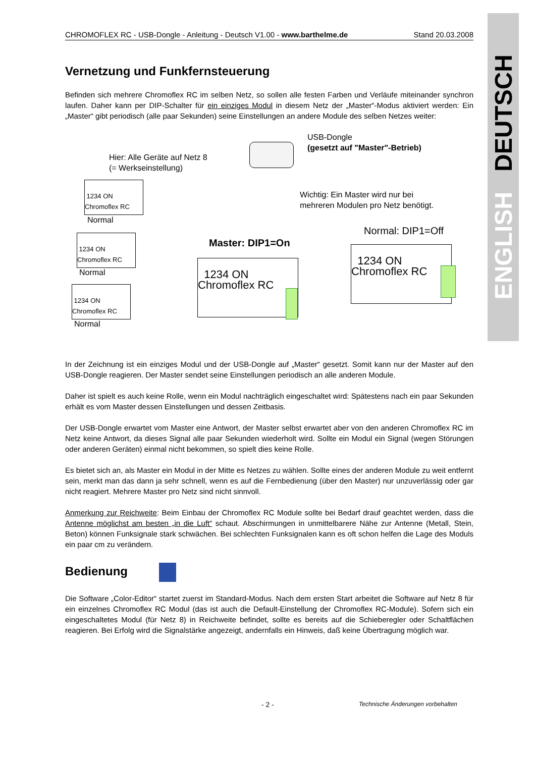ENGLISH DEUTSCH
CHROMOFLEX RC - USB-Dongle - Anleitung - Deutsch V1.00 - www.barthelme.de Stand 20.03.2008
Vernetzung und Funkfernsteuerung
Befinden sich mehrere Chromoflex RC im selben Netz, so sollen alle festen Farben und Verläufe miteinander synchron laufen. Daher kann per DIP-Schalter für ein einziges Modul in diesem Netz der „Master“-Modus aktiviert werden: Ein „Master“ gibt periodisch (alle paar Sekunden) seine Einstellungen an andere Module des selben Netzes weiter:
Hier: Alle Geräte auf Netz 8
(= Werkseinstellung)
USB-Dongle
(gesetzt auf "Master"-Betrieb)
Wichtig: Ein Master wird nur bei
mehreren Modulen pro Netz benötigt.
1234 ON
Chromoflex RC
Normal
1234 ON
Chromoflex RC
Normal
1234 ON
Chromoflex RC
Normal
Master: DIP1=On
1234 ON
Chromoflex RC
Normal: DIP1=Off
1234 ON
Chromoflex RC
In der Zeichnung ist ein einziges Modul und der USB-Dongle auf „Master“ gesetzt. Somit kann nur der Master auf den USB-Dongle reagieren. Der Master sendet seine Einstellungen periodisch an alle anderen Module.
Daher ist spielt es auch keine Rolle, wenn ein Modul nachträglich eingeschaltet wird: Spätestens nach ein paar Sekunden erhält es vom Master dessen Einstellungen und dessen Zeitbasis.
Der USB-Dongle erwartet vom Master eine Antwort, der Master selbst erwartet aber von den anderen Chromoflex RC im Netz keine Antwort, da dieses Signal alle paar Sekunden wiederholt wird. Sollte ein Modul ein Signal (wegen Störungen oder anderen Geräten) einmal nicht bekommen, so spielt dies keine Rolle.
Es bietet sich an, als Master ein Modul in der Mitte es Netzes zu wählen. Sollte eines der anderen Module zu weit entfernt sein, merkt man das dann ja sehr schnell, wenn es auf die Fernbedienung (über den Master) nur unzuverlässig oder gar nicht reagiert. Mehrere Master pro Netz sind nicht sinnvoll.
Anmerkung zur Reichweite: Beim Einbau der Chromoflex RC Module sollte bei Bedarf drauf geachtet werden, dass die Antenne möglichst am besten „in die Luft“ schaut. Abschirmungen in unmittelbarere Nähe zur Antenne (Metall, Stein, Beton) können Funksignale stark schwächen. Bei schlechten Funksignalen kann es oft schon helfen die Lage des Moduls ein paar cm zu verändern.
Bedienung
Die Software „Color-Editor“ startet zuerst im Standard-Modus. Nach dem ersten Start arbeitet die Software auf Netz 8 für ein einzelnes Chromoflex RC Modul (das ist auch die Default-Einstellung der Chromoflex RC-Module). Sofern sich ein eingeschaltetes Modul (für Netz 8) in Reichweite befindet, sollte es bereits auf die Schieberegler oder Schaltflächen reagieren. Bei Erfolg wird die Signalstärke angezeigt, andernfalls ein Hinweis, daß keine Übertragung möglich war.
- 2 - Technische Änderungen vorbehalten